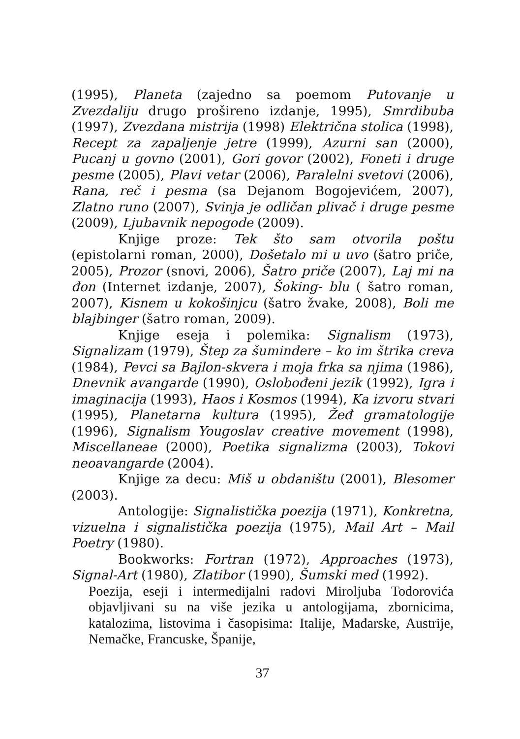(1995), Planeta (zajedno sa poemom Putovanje u Zvezdaliju drugo prošireno izdanje, 1995), Smrdibuba (1997), Zvezdana mistrija (1998) Električna stolica (1998), Recept za zapaljenje jetre (1999), Azurni san (2000), Pucanj u govno (2001), Gori govor (2002), Foneti i druge pesme (2005), Plavi vetar (2006), Paralelni svetovi (2006), Rana, reč i pesma (sa Dejanom Bogojevićem, 2007), Zlatno runo (2007), Svinja je odličan plivač i druge pesme (2009), Ljubavnik nepogode (2009).
Knjige proze: Tek što sam otvorila poštu (epistolarni roman, 2000), Došetalo mi u uvo (šatro priče, 2005), Prozor (snovi, 2006), Šatro priče (2007), Laj mi na đon (Internet izdanje, 2007), Šoking- blu ( šatro roman, 2007), Kisnem u kokošinjcu (šatro žvake, 2008), Boli me blajbinger (šatro roman, 2009).
Knjige eseja i polemika: Signalism (1973), Signalizam (1979), Štep za šumindere – ko im štrika creva (1984), Pevci sa Bajlon-skvera i moja frka sa njima (1986), Dnevnik avangarde (1990), Oslobođeni jezik (1992), Igra i imaginacija (1993), Haos i Kosmos (1994), Ka izvoru stvari (1995), Planetarna kultura (1995), Žeđ gramatologije (1996), Signalism Yougoslav creative movement (1998), Miscellaneae (2000), Poetika signalizma (2003), Tokovi neoavangarde (2004).
Knjige za decu: Miš u obdaništu (2001), Blesomer (2003).
Antologije: Signalistička poezija (1971), Konkretna, vizuelna i signalistička poezija (1975), Mail Art – Mail Poetry (1980).
Bookworks: Fortran (1972), Approaches (1973), Signal-Art (1980), Zlatibor (1990), Šumski med (1992).
Poezija, eseji i intermedijalni radovi Miroljuba Todorovića objavljivani su na više jezika u antologijama, zbornicima, katalozima, listovima i časopisima: Italije, Mađarske, Austrije, Nemačke, Francuske, Španije,
37